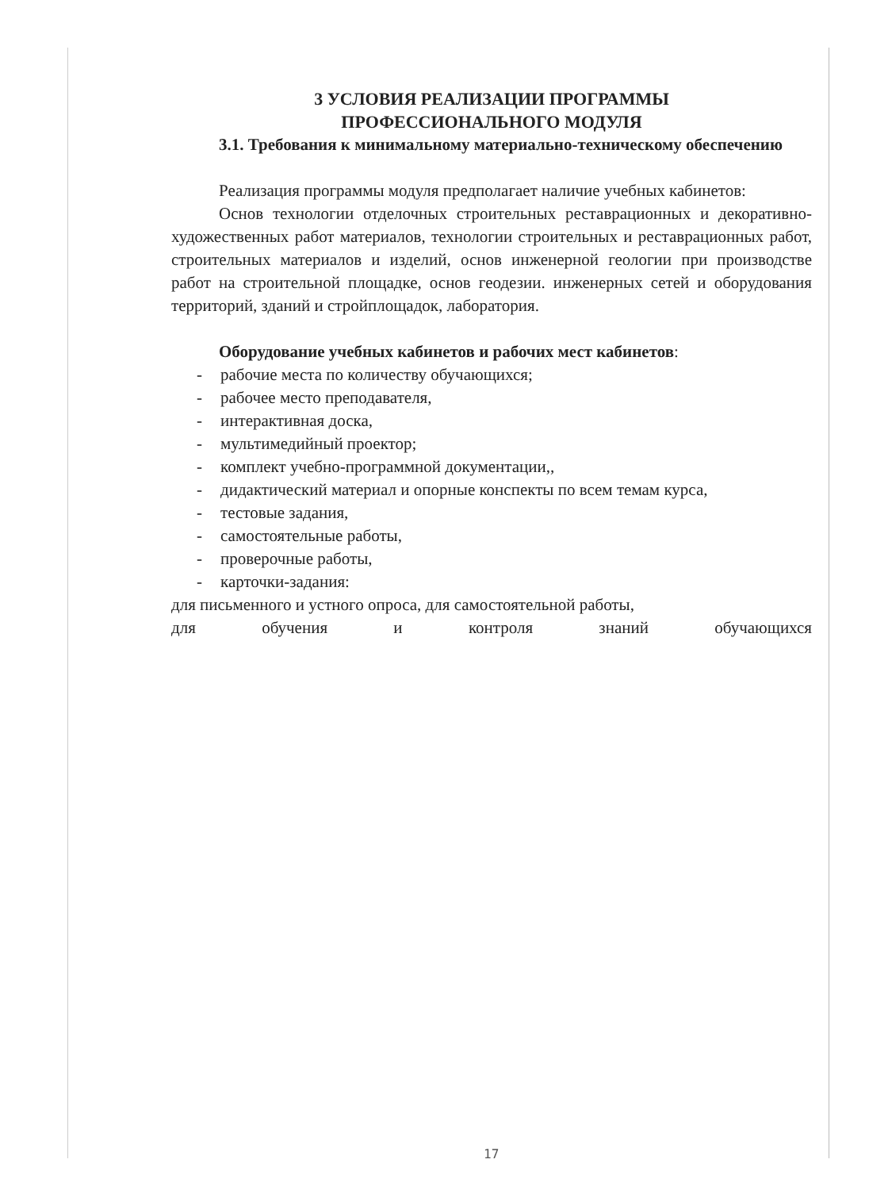3 УСЛОВИЯ РЕАЛИЗАЦИИ ПРОГРАММЫ
ПРОФЕССИОНАЛЬНОГО МОДУЛЯ
3.1. Требования к минимальному материально-техническому обеспечению
Реализация программы модуля предполагает наличие учебных кабинетов:
Основ технологии отделочных строительных реставрационных и декоративно-художественных работ материалов, технологии строительных и реставрационных работ, строительных материалов и изделий, основ инженерной геологии при производстве работ на строительной площадке, основ геодезии. инженерных сетей и оборудования территорий, зданий и стройплощадок, лаборатория.
Оборудование учебных кабинетов и рабочих мест кабинетов:
- рабочие места по количеству обучающихся;
- рабочее место преподавателя,
- интерактивная доска,
- мультимедийный проектор;
- комплект учебно-программной документации,,
- дидактический материал и опорные конспекты по всем темам курса,
- тестовые задания,
- самостоятельные работы,
- проверочные работы,
- карточки-задания:
для письменного и устного опроса, для самостоятельной работы,
для обучения и контроля знаний обучающихся
17